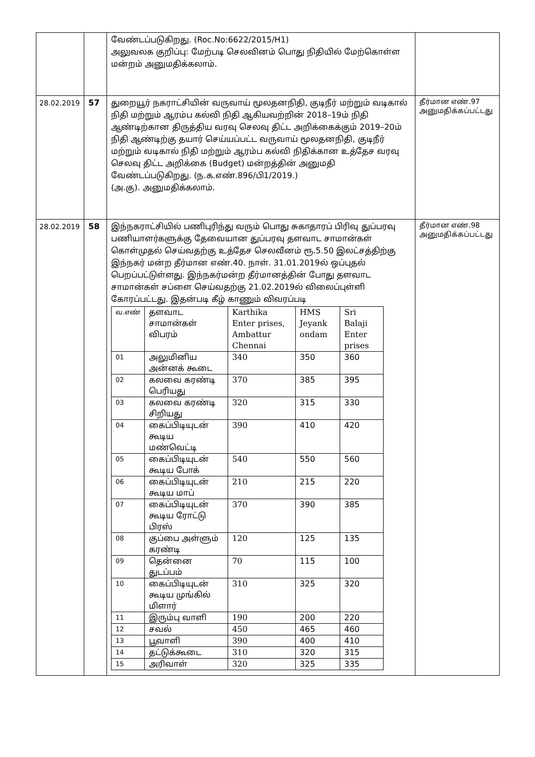| | | வேண்டப்படுகிறது. (Roc.No:6622/2015/H1) அலுவலக குறிப்பு: மேற்படி செலவினம் பொது நிதியில் மேற்கொள்ள மன்றம் அனுமதிக்கலாம். | |
| 28.02.2019 | 57 | துறையூர் நகராட்சியின் வருவாய் மூலதனநிதி, குடிநீர் மற்றும் வடிகால் நிதி மற்றும் ஆரம்ப கல்வி நிதி ஆகியவற்றின் 2018–19ம் நிதி ஆண்டிற்கான திருத்திய வரவு செலவு திட்ட அறிக்கைக்கும் 2019–20ம் நிதி ஆண்டிற்கு தயார் செய்யப்பட்ட வருவாய் மூலதனநிதி, குடிநீர் மற்றும் வடிகால் நிதி மற்றும் ஆரம்ப கல்வி நிதிக்கான உத்தேச வரவு செலவு திட்ட அறிக்கை (Budget) மன்றத்தின் அனுமதி வேண்டப்படுகிறது. (ந.க.எண்.896/பி1/2019.) (அ.கு). அனுமதிக்கலாம். | தீர்மான எண்.97 அனுமதிக்கப்பட்டது |
| 28.02.2019 | 58 | இந்நகராட்சியில் பணிபுரிந்து வரும் பொது சுகாதாரப் பிரிவு துப்பரவு பணியாளர்களுக்கு தேவையான துப்பரவு தளவாட சாமான்கள் கொள்முதல் செய்வதற்கு உத்தேச செலவீனம் ரூ.5.50 இலட்சத்திற்கு இந்நகர் மன்ற தீர்மான எண்.40. நாள். 31.01.2019ல் ஒப்புதல் பெறப்பட்டுள்ளது. இந்நகர்மன்ற தீர்மானத்தின் போது தளவாட சாமான்கள் சப்ளை செய்வதற்கு 21.02.2019ல் விலைப்புள்ளி கோரப்பட்டது. இதன்படி கீழ் காணும் விவரப்படி / வ.எண் / தளவாட சாமான்கள் விபரம் / Karthika Enter prises, Ambattur Chennai / HMS Jeyank ondam / Sri Balaji Enter prises / / 01 / அலுமினிய அன்னக் கூடை / 340 / 350 / 360 / / 02 / கலவை கரண்டி பெரியது / 370 / 385 / 395 / / 03 / கலவை கரண்டி சிறியது / 320 / 315 / 330 / / 04 / கைப்பிடியுடன் கூடிய மண்வெட்டி / 390 / 410 / 420 / / 05 / கைப்பிடியுடன் கூடிய போக் / 540 / 550 / 560 / / 06 / கைப்பிடியுடன் கூடிய மாப் / 210 / 215 / 220 / / 07 / கைப்பிடியுடன் கூடிய ரோட்டு பிரஸ் / 370 / 390 / 385 / / 08 / குப்பை அள்ளும் கரண்டி / 120 / 125 / 135 / / 09 / தென்னை துடப்பம் / 70 / 115 / 100 / / 10 / கைப்பிடியுடன் கூடிய முங்கில் மிளார் / 310 / 325 / 320 / / 11 / இரும்பு வாளி / 190 / 200 / 220 / / 12 / சவல் / 450 / 465 / 460 / / 13 / பூவாளி / 390 / 400 / 410 / / 14 / தட்டுக்கூடை / 310 / 320 / 315 / / 15 / அரிவாள் / 320 / 325 / 335 / | தீர்மான எண்.98 அனுமதிக்கப்பட்டது |